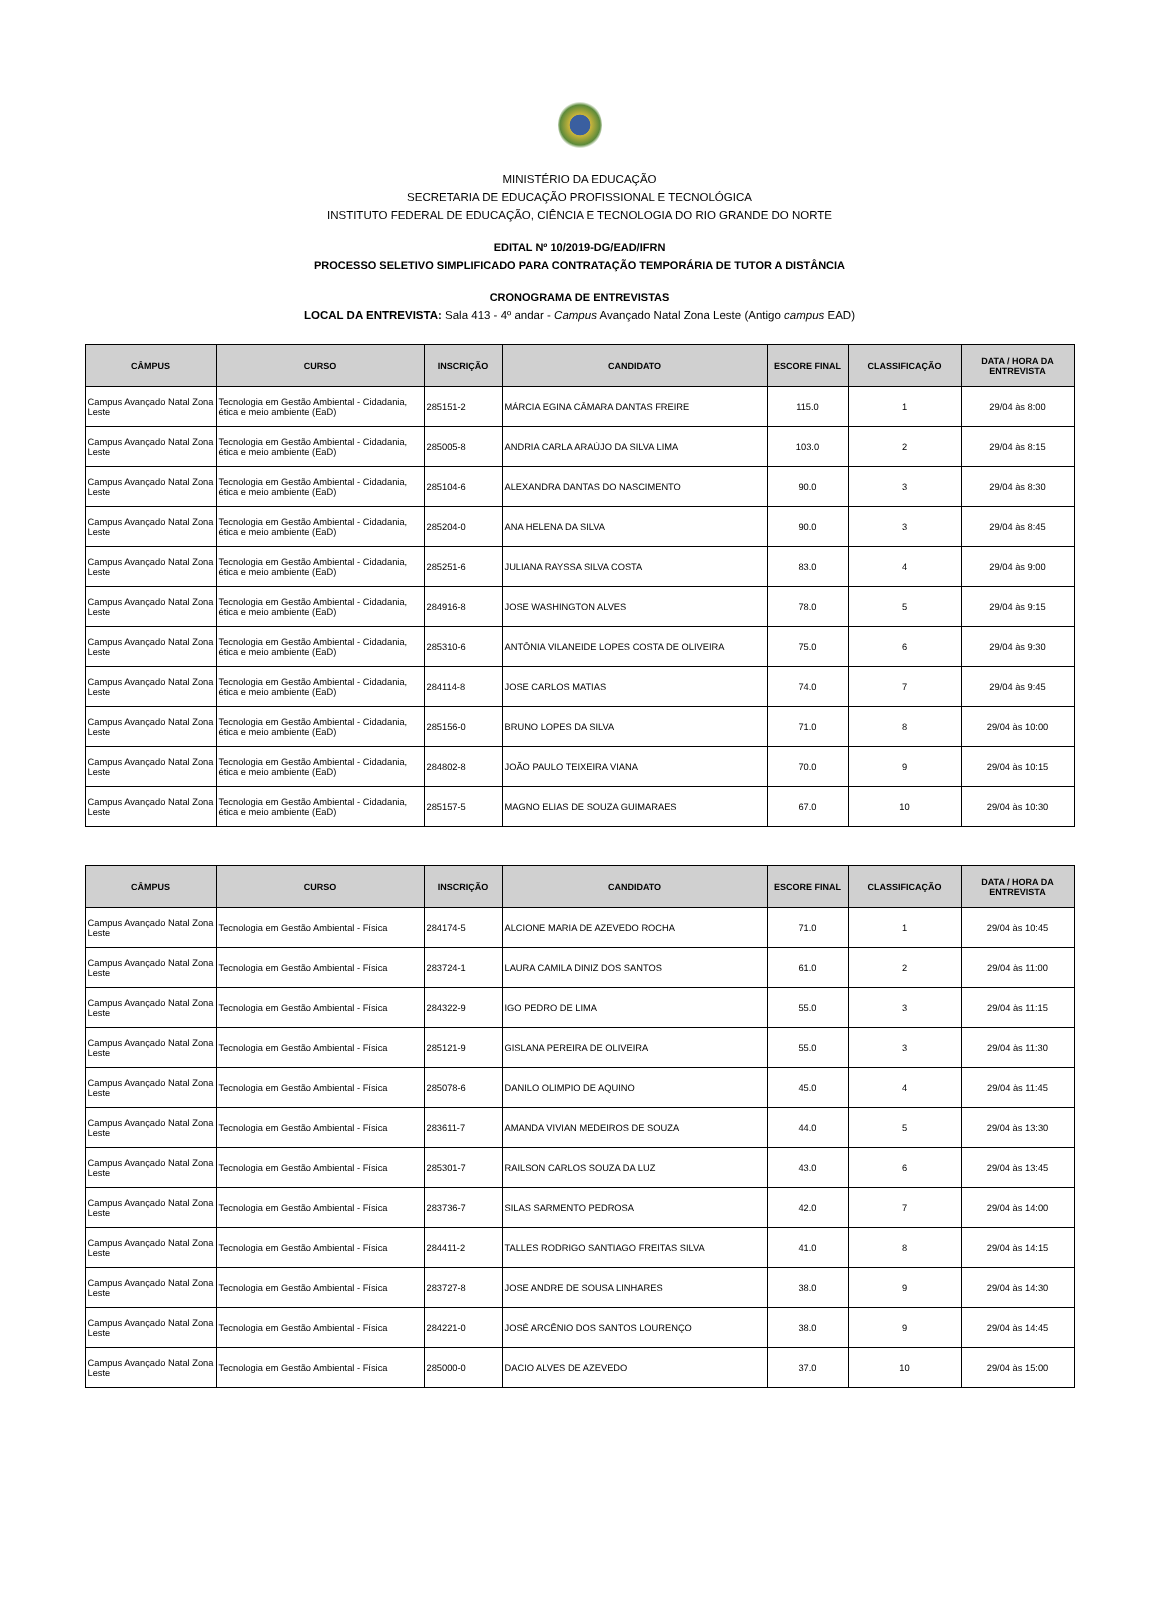MINISTÉRIO DA EDUCAÇÃO
SECRETARIA DE EDUCAÇÃO PROFISSIONAL E TECNOLÓGICA
INSTITUTO FEDERAL DE EDUCAÇÃO, CIÊNCIA E TECNOLOGIA DO RIO GRANDE DO NORTE
EDITAL Nº 10/2019-DG/EAD/IFRN
PROCESSO SELETIVO SIMPLIFICADO PARA CONTRATAÇÃO TEMPORÁRIA DE TUTOR A DISTÂNCIA
CRONOGRAMA DE ENTREVISTAS
LOCAL DA ENTREVISTA: Sala 413 - 4º andar - Campus Avançado Natal Zona Leste (Antigo campus EAD)
| CÂMPUS | CURSO | INSCRIÇÃO | CANDIDATO | ESCORE FINAL | CLASSIFICAÇÃO | DATA / HORA DA ENTREVISTA |
| --- | --- | --- | --- | --- | --- | --- |
| Campus Avançado Natal Zona Leste | Tecnologia em Gestão Ambiental - Cidadania, ética e meio ambiente (EaD) | 285151-2 | MÁRCIA EGINA CÂMARA DANTAS FREIRE | 115.0 | 1 | 29/04 às 8:00 |
| Campus Avançado Natal Zona Leste | Tecnologia em Gestão Ambiental - Cidadania, ética e meio ambiente (EaD) | 285005-8 | ANDRIA CARLA ARAÚJO DA SILVA LIMA | 103.0 | 2 | 29/04 às 8:15 |
| Campus Avançado Natal Zona Leste | Tecnologia em Gestão Ambiental - Cidadania, ética e meio ambiente (EaD) | 285104-6 | ALEXANDRA DANTAS DO NASCIMENTO | 90.0 | 3 | 29/04 às 8:30 |
| Campus Avançado Natal Zona Leste | Tecnologia em Gestão Ambiental - Cidadania, ética e meio ambiente (EaD) | 285204-0 | ANA HELENA DA SILVA | 90.0 | 3 | 29/04 às 8:45 |
| Campus Avançado Natal Zona Leste | Tecnologia em Gestão Ambiental - Cidadania, ética e meio ambiente (EaD) | 285251-6 | JULIANA RAYSSA SILVA COSTA | 83.0 | 4 | 29/04 às 9:00 |
| Campus Avançado Natal Zona Leste | Tecnologia em Gestão Ambiental - Cidadania, ética e meio ambiente (EaD) | 284916-8 | JOSE WASHINGTON ALVES | 78.0 | 5 | 29/04 às 9:15 |
| Campus Avançado Natal Zona Leste | Tecnologia em Gestão Ambiental - Cidadania, ética e meio ambiente (EaD) | 285310-6 | ANTÔNIA VILANEIDE LOPES COSTA DE OLIVEIRA | 75.0 | 6 | 29/04 às 9:30 |
| Campus Avançado Natal Zona Leste | Tecnologia em Gestão Ambiental - Cidadania, ética e meio ambiente (EaD) | 284114-8 | JOSE CARLOS MATIAS | 74.0 | 7 | 29/04 às 9:45 |
| Campus Avançado Natal Zona Leste | Tecnologia em Gestão Ambiental - Cidadania, ética e meio ambiente (EaD) | 285156-0 | BRUNO LOPES DA SILVA | 71.0 | 8 | 29/04 às 10:00 |
| Campus Avançado Natal Zona Leste | Tecnologia em Gestão Ambiental - Cidadania, ética e meio ambiente (EaD) | 284802-8 | JOÃO PAULO TEIXEIRA VIANA | 70.0 | 9 | 29/04 às 10:15 |
| Campus Avançado Natal Zona Leste | Tecnologia em Gestão Ambiental - Cidadania, ética e meio ambiente (EaD) | 285157-5 | MAGNO ELIAS DE SOUZA GUIMARAES | 67.0 | 10 | 29/04 às 10:30 |
| CÂMPUS | CURSO | INSCRIÇÃO | CANDIDATO | ESCORE FINAL | CLASSIFICAÇÃO | DATA / HORA DA ENTREVISTA |
| --- | --- | --- | --- | --- | --- | --- |
| Campus Avançado Natal Zona Leste | Tecnologia em Gestão Ambiental - Física | 284174-5 | ALCIONE MARIA DE AZEVEDO ROCHA | 71.0 | 1 | 29/04 às 10:45 |
| Campus Avançado Natal Zona Leste | Tecnologia em Gestão Ambiental - Física | 283724-1 | LAURA CAMILA DINIZ DOS SANTOS | 61.0 | 2 | 29/04 às 11:00 |
| Campus Avançado Natal Zona Leste | Tecnologia em Gestão Ambiental - Física | 284322-9 | IGO PEDRO DE LIMA | 55.0 | 3 | 29/04 às 11:15 |
| Campus Avançado Natal Zona Leste | Tecnologia em Gestão Ambiental - Física | 285121-9 | GISLANA PEREIRA DE OLIVEIRA | 55.0 | 3 | 29/04 às 11:30 |
| Campus Avançado Natal Zona Leste | Tecnologia em Gestão Ambiental - Física | 285078-6 | DANILO OLIMPIO DE AQUINO | 45.0 | 4 | 29/04 às 11:45 |
| Campus Avançado Natal Zona Leste | Tecnologia em Gestão Ambiental - Física | 283611-7 | AMANDA VIVIAN MEDEIROS DE SOUZA | 44.0 | 5 | 29/04 às 13:30 |
| Campus Avançado Natal Zona Leste | Tecnologia em Gestão Ambiental - Física | 285301-7 | RAILSON CARLOS SOUZA DA LUZ | 43.0 | 6 | 29/04 às 13:45 |
| Campus Avançado Natal Zona Leste | Tecnologia em Gestão Ambiental - Física | 283736-7 | SILAS SARMENTO PEDROSA | 42.0 | 7 | 29/04 às 14:00 |
| Campus Avançado Natal Zona Leste | Tecnologia em Gestão Ambiental - Física | 284411-2 | TALLES RODRIGO SANTIAGO FREITAS SILVA | 41.0 | 8 | 29/04 às 14:15 |
| Campus Avançado Natal Zona Leste | Tecnologia em Gestão Ambiental - Física | 283727-8 | JOSE ANDRE DE SOUSA LINHARES | 38.0 | 9 | 29/04 às 14:30 |
| Campus Avançado Natal Zona Leste | Tecnologia em Gestão Ambiental - Física | 284221-0 | JOSÉ ARCÊNIO DOS SANTOS LOURENÇO | 38.0 | 9 | 29/04 às 14:45 |
| Campus Avançado Natal Zona Leste | Tecnologia em Gestão Ambiental - Física | 285000-0 | DACIO ALVES DE AZEVEDO | 37.0 | 10 | 29/04 às 15:00 |